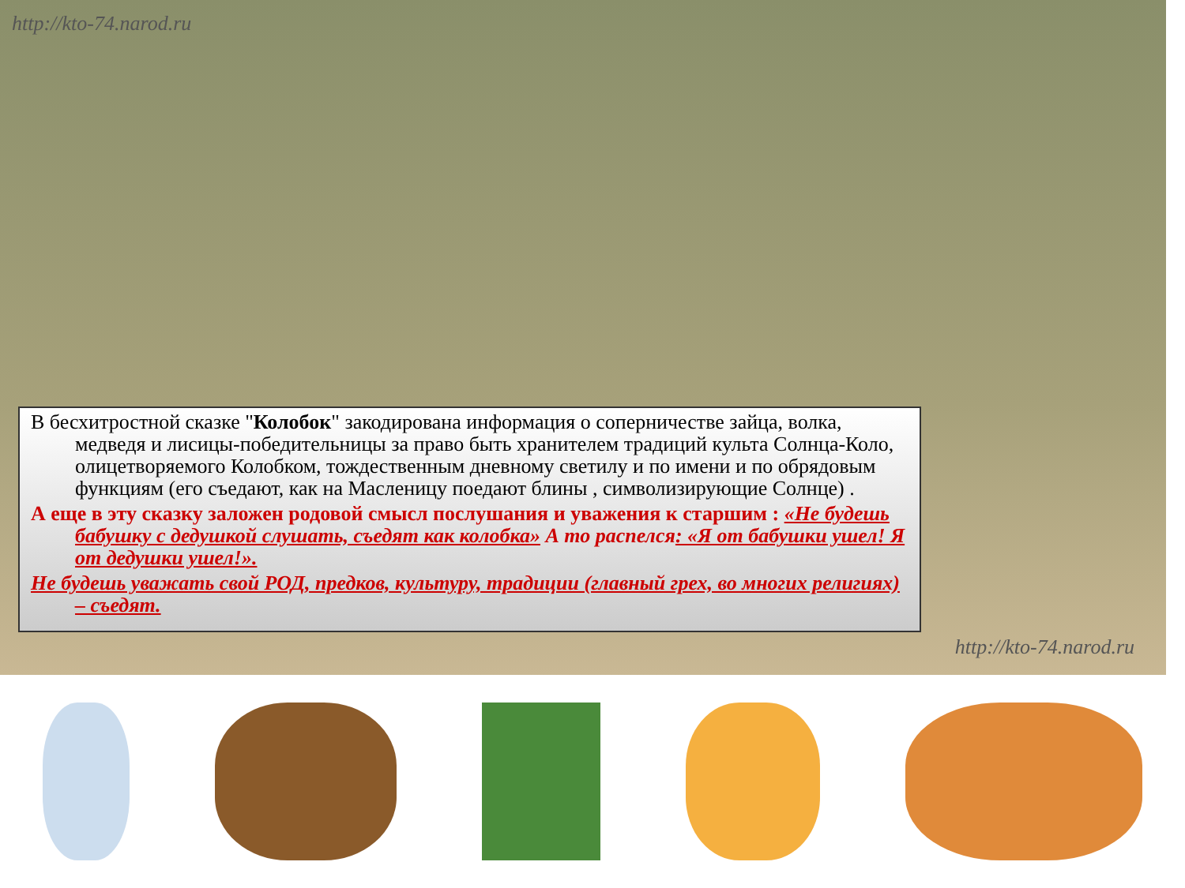http://kto-74.narod.ru
http://kto-74.narod.ru
В бесхитростной сказке "Колобок" закодирована информация о соперничестве зайца, волка, медведя и лисицы-победительницы за право быть хранителем традиций культа Солнца-Коло, олицетворяемого Колобком, тождественным дневному светилу и по имени и по обрядовым функциям (его съедают, как на Масленицу поедают блины , символизирующие Солнце) .
А еще в эту сказку заложен родовой смысл послушания и уважения к старшим : «Не будешь бабушку с дедушкой слушать, съедят как колобка» А то распелся: «Я от бабушки ушел! Я от дедушки ушел!».
Не будешь уважать свой РОД, предков, культуру, традиции (главный грех, во многих религиях) – съедят.